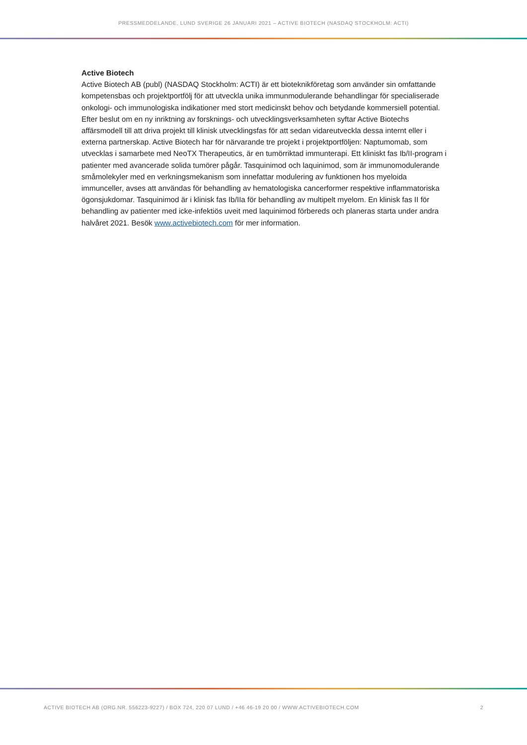PRESSMEDDELANDE, LUND SVERIGE 26 JANUARI 2021 – ACTIVE BIOTECH (NASDAQ STOCKHOLM: ACTI)
Active Biotech
Active Biotech AB (publ) (NASDAQ Stockholm: ACTI) är ett bioteknikföretag som använder sin omfattande kompetensbas och projektportfölj för att utveckla unika immunmodulerande behandlingar för specialiserade onkologi- och immunologiska indikationer med stort medicinskt behov och betydande kommersiell potential. Efter beslut om en ny inriktning av forsknings- och utvecklingsverksamheten syftar Active Biotechs affärsmodell till att driva projekt till klinisk utvecklingsfas för att sedan vidareutveckla dessa internt eller i externa partnerskap. Active Biotech har för närvarande tre projekt i projektportföljen: Naptumomab, som utvecklas i samarbete med NeoTX Therapeutics, är en tumörriktad immunterapi. Ett kliniskt fas Ib/II-program i patienter med avancerade solida tumörer pågår. Tasquinimod och laquinimod, som är immunomodulerande småmolekyler med en verkningsmekanism som innefattar modulering av funktionen hos myeloida immunceller, avses att användas för behandling av hematologiska cancerformer respektive inflammatoriska ögonsjukdomar. Tasquinimod är i klinisk fas Ib/IIa för behandling av multipelt myelom. En klinisk fas II för behandling av patienter med icke-infektiös uveit med laquinimod förbereds och planeras starta under andra halvåret 2021. Besök www.activebiotech.com för mer information.
ACTIVE BIOTECH AB (ORG.NR. 556223-9227) / BOX 724, 220 07 LUND / +46 46-19 20 00 / WWW.ACTIVEBIOTECH.COM 2